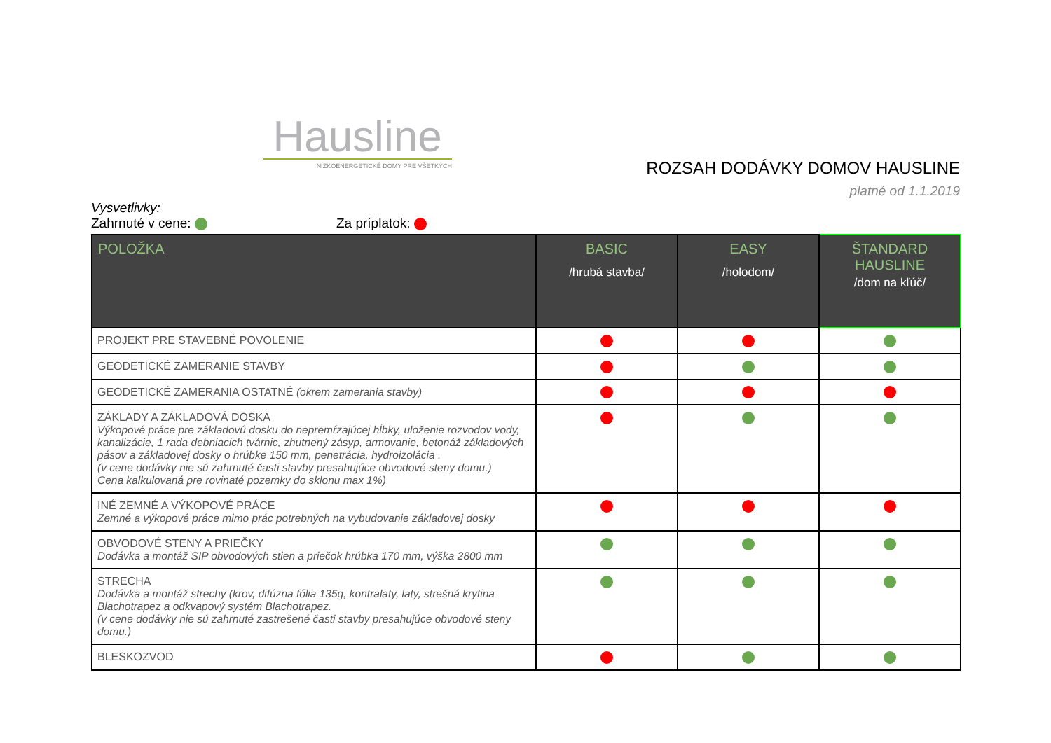Hausline
NÍZKOENERGETICKÉ DOMY PRE VŠETKÝCH
ROZSAH DODÁVKY DOMOV HAUSLINE
platné od 1.1.2019
Vysvetlivky:
Zahrnuté v cene: Za príplatok:
| POLOŽKA | BASIC /hrubá stavba/ | EASY /holodom/ | ŠTANDARD HAUSLINE /dom na kľúč/ |
| --- | --- | --- | --- |
| PROJEKT PRE STAVEBNÉ POVOLENIE | | | |
| GEODETICKÉ ZAMERANIE STAVBY | | | |
| GEODETICKÉ ZAMERANIA OSTATNÉ (okrem zamerania stavby) | | | |
| ZÁKLADY A ZÁKLADOVÁ DOSKA Výkopové práce pre základovú dosku do nepremŕzajúcej hĺbky, uloženie rozvodov vody, kanalizácie, 1 rada debniacich tvárnic, zhutnený zásyp, armovanie, betonáž základových pásov a základovej dosky o hrúbke 150 mm, penetrácia, hydroizolácia . (v cene dodávky nie sú zahrnuté časti stavby presahujúce obvodové steny domu.) Cena kalkulovaná pre rovinaté pozemky do sklonu max 1%) | | | |
| INÉ ZEMNÉ A VÝKOPOVÉ PRÁCE Zemné a výkopové práce mimo prác potrebných na vybudovanie základovej dosky | | | |
| OBVODOVÉ STENY A PRIEČKY Dodávka a montáž SIP obvodových stien a priečok hrúbka 170 mm, výška 2800 mm | | | |
| STRECHA Dodávka a montáž strechy (krov, difúzna fólia 135g, kontralaty, laty, strešná krytina Blachotrapez a odkvapový systém Blachotrapez. (v cene dodávky nie sú zahrnuté zastrešené časti stavby presahujúce obvodové steny domu.) | | | |
| BLESKOZVOD | | | |